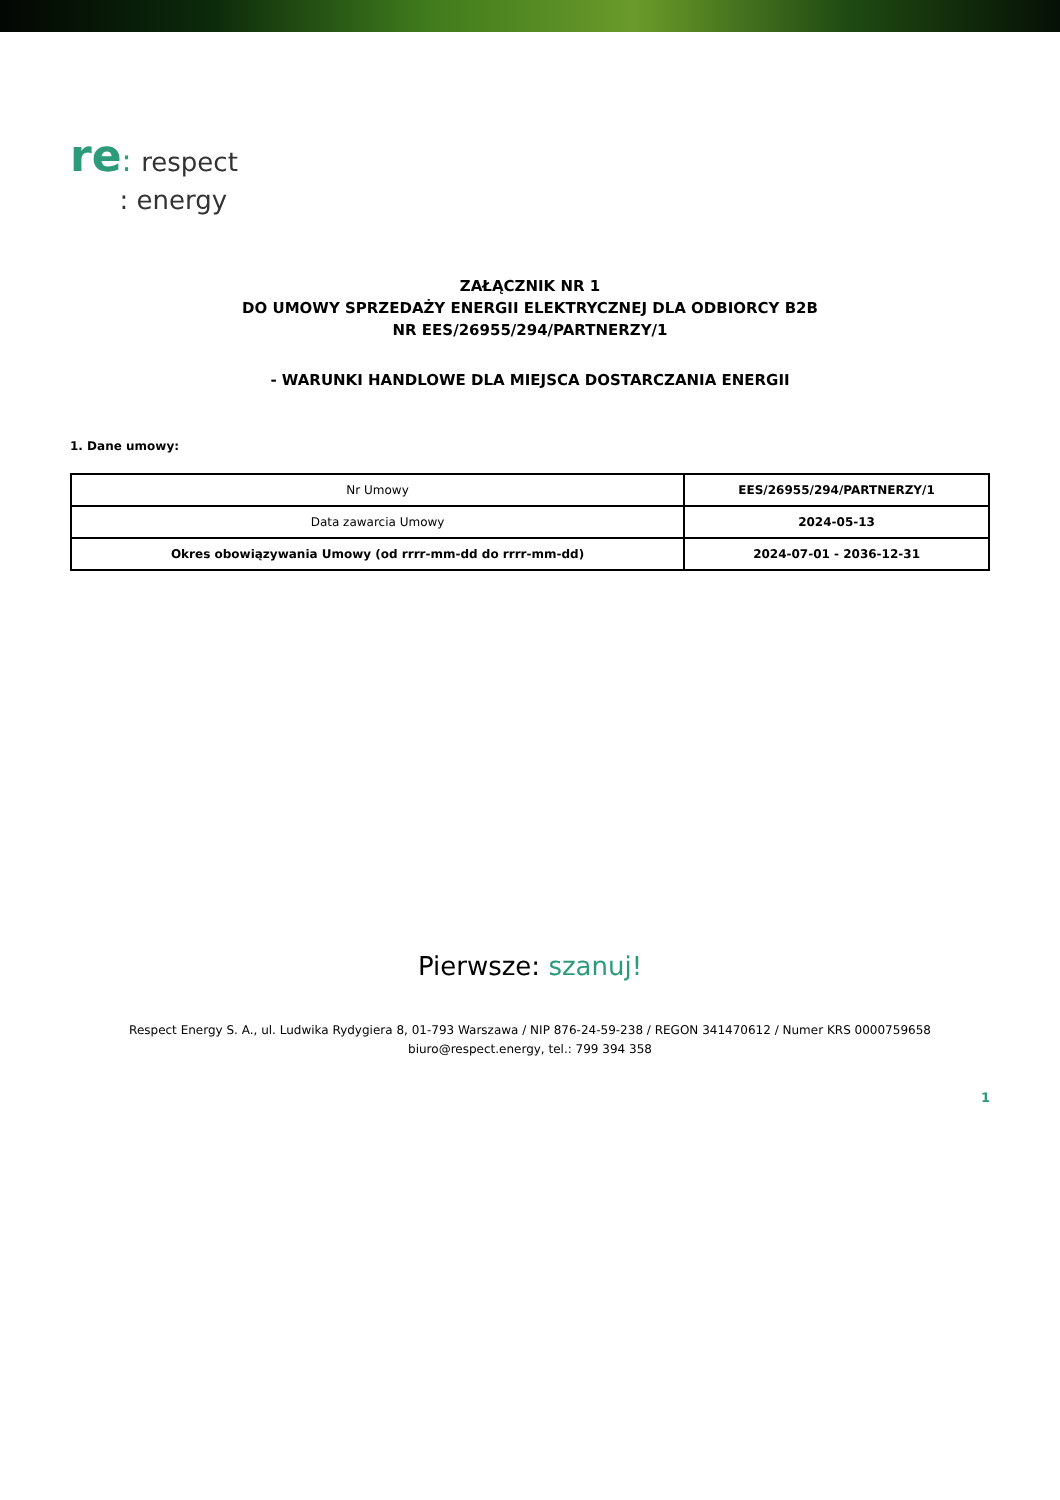re: respect
: energy
ZAŁĄCZNIK NR 1
DO UMOWY SPRZEDAŻY ENERGII ELEKTRYCZNEJ DLA ODBIORCY B2B
NR EES/26955/294/PARTNERZY/1
- WARUNKI HANDLOWE DLA MIEJSCA DOSTARCZANIA ENERGII
1. Dane umowy:
| Nr Umowy | EES/26955/294/PARTNERZY/1 |
| Data zawarcia Umowy | 2024-05-13 |
| Okres obowiązywania Umowy (od rrrr-mm-dd do rrrr-mm-dd) | 2024-07-01 - 2036-12-31 |
Pierwsze: szanuj!
Respect Energy S. A., ul. Ludwika Rydygiera 8, 01-793 Warszawa / NIP 876-24-59-238 / REGON 341470612 / Numer KRS 0000759658
biuro@respect.energy, tel.: 799 394 358
1